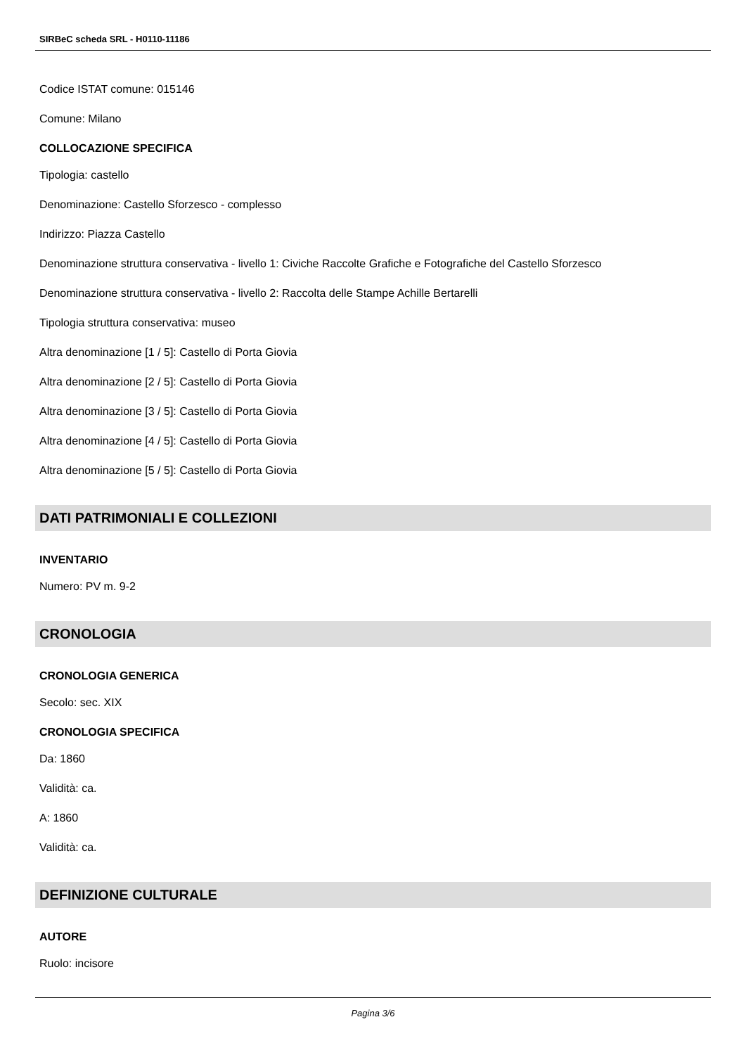SIRBeC scheda SRL - H0110-11186
Codice ISTAT comune: 015146
Comune: Milano
COLLOCAZIONE SPECIFICA
Tipologia: castello
Denominazione: Castello Sforzesco - complesso
Indirizzo: Piazza Castello
Denominazione struttura conservativa - livello 1: Civiche Raccolte Grafiche e Fotografiche del Castello Sforzesco
Denominazione struttura conservativa - livello 2: Raccolta delle Stampe Achille Bertarelli
Tipologia struttura conservativa: museo
Altra denominazione [1 / 5]: Castello di Porta Giovia
Altra denominazione [2 / 5]: Castello di Porta Giovia
Altra denominazione [3 / 5]: Castello di Porta Giovia
Altra denominazione [4 / 5]: Castello di Porta Giovia
Altra denominazione [5 / 5]: Castello di Porta Giovia
DATI PATRIMONIALI E COLLEZIONI
INVENTARIO
Numero: PV m. 9-2
CRONOLOGIA
CRONOLOGIA GENERICA
Secolo: sec. XIX
CRONOLOGIA SPECIFICA
Da: 1860
Validità: ca.
A: 1860
Validità: ca.
DEFINIZIONE CULTURALE
AUTORE
Ruolo: incisore
Pagina 3/6